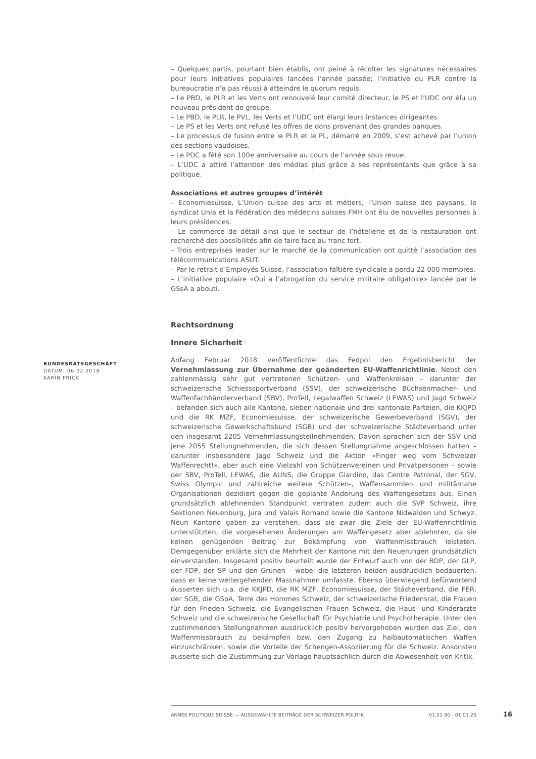– Quelques partis, pourtant bien établis, ont peiné à récolter les signatures nécessaires pour leurs initiatives populaires lancées l’année passée; l’initiative du PLR contre la bureaucratie n’a pas réussi à atteindre le quorum requis.
– Le PBD, le PLR et les Verts ont renouvelé leur comité directeur, le PS et l’UDC ont élu un nouveau président de groupe.
– Le PBD, le PLR, le PVL, les Verts et l’UDC ont élargi leurs instances dirigeantes.
– Le PS et les Verts ont refusé les offres de dons provenant des grandes banques.
– Le processus de fusion entre le PLR et le PL, démarré en 2009, s’est achevé par l’union des sections vaudoises.
– Le PDC a fêté son 100e anniversaire au cours de l’année sous revue.
– L’UDC a attiré l’attention des médias plus grâce à ses représentants que grâce à sa politique.
Associations et autres groupes d’intérêt
– Economiesuisse, L’Union suisse des arts et métiers, l’Union suisse des paysans, le syndicat Unia et la Fédération des médecins suisses FMH ont élu de nouvelles personnes à leurs présidences.
– Le commerce de détail ainsi que le secteur de l’hôtellerie et de la restauration ont recherché des possibilités afin de faire face au franc fort.
– Trois entreprises leader sur le marché de la communication ont quitté l’association des télécommunications ASUT.
– Par le retrait d’Employés Suisse, l’association faîtière syndicale a perdu 22 000 membres.
– L’initiative populaire «Oui à l’abrogation du service militaire obligatoire» lancée par le GSsA a abouti.
Rechtsordnung
Innere Sicherheit
Anfang Februar 2018 veröffentlichte das Fedpol den Ergebnisbericht der Vernehmlassung zur Übernahme der geänderten EU-Waffenrichtlinie. Nebst den zahlenmässig sehr gut vertretenen Schützen- und Waffenkreisen – darunter der schweizerische Schiesssportverband (SSV), der schweizerische Büchsenmacher- und Waffenfachhändlerverband (SBV), ProTell, Legalwaffen Schweiz (LEWAS) und Jagd Schweiz – befanden sich auch alle Kantone, sieben nationale und drei kantonale Parteien, die KKJPD und die RK MZF, Economiesuisse, der schweizerische Gewerbeverband (SGV), der schweizerische Gewerkschaftsbund (SGB) und der schweizerische Städteverband unter den insgesamt 2205 Vernehmlassungsteilnehmenden. Davon sprachen sich der SSV und jene 2055 Stellungnehmenden, die sich dessen Stellungnahme angeschlossen hatten – darunter insbesondere Jagd Schweiz und die Aktion «Finger weg vom Schweizer Waffenrecht!», aber auch eine Vielzahl von Schützenvereinen und Privatpersonen – sowie der SBV, ProTell, LEWAS, die AUNS, die Gruppe Giardino, das Centre Patronal, der SGV, Swiss Olympic und zahlreiche weitere Schützen-, Waffensammler- und militärnahe Organisationen dezidiert gegen die geplante Änderung des Waffengesetzes aus. Einen grundsätzlich ablehnenden Standpunkt vertraten zudem auch die SVP Schweiz, ihre Sektionen Neuenburg, Jura und Valais Romand sowie die Kantone Nidwalden und Schwyz. Neun Kantone gaben zu verstehen, dass sie zwar die Ziele der EU-Waffenrichtlinie unterstützten, die vorgesehenen Änderungen am Waffengesetz aber ablehnten, da sie keinen genügenden Beitrag zur Bekämpfung von Waffenmissbrauch leisteten. Demgegenüber erklärte sich die Mehrheit der Kantone mit den Neuerungen grundsätzlich einverstanden. Insgesamt positiv beurteilt wurde der Entwurf auch von der BDP, der GLP, der FDP, der SP und den Grünen – wobei die letzteren beiden ausdrücklich bedauerten, dass er keine weitergehenden Massnahmen umfasste. Ebenso überwiegend befürwortend äusserten sich u.a. die KKJPD, die RK MZF, Economiesuisse, der Städteverband, die FER, der SGB, die GSoA, Terre des Hommes Schweiz, der schweizerische Friedensrat, die Frauen für den Frieden Schweiz, die Evangelischen Frauen Schweiz, die Haus- und Kinderärzte Schweiz und die schweizerische Gesellschaft für Psychiatrie und Psychotherapie. Unter den zustimmenden Stellungnahmen ausdrücklich positiv hervorgehoben wurden das Ziel, den Waffenmissbrauch zu bekämpfen bzw. den Zugang zu halbautomatischen Waffen einzuschränken, sowie die Vorteile der Schengen-Assoziierung für die Schweiz. Ansonsten äusserte sich die Zustimmung zur Vorlage hauptsächlich durch die Abwesenheit von Kritik.
BUNDESRATSGESCHÄFT
DATUM: 06.02.2018
KARIN FRICK
ANNÉE POLITIQUE SUISSE — AUSGEWÄHLTE BEITRÄGE DER SCHWEIZER POLITIK 01.01.90 - 01.01.20
16